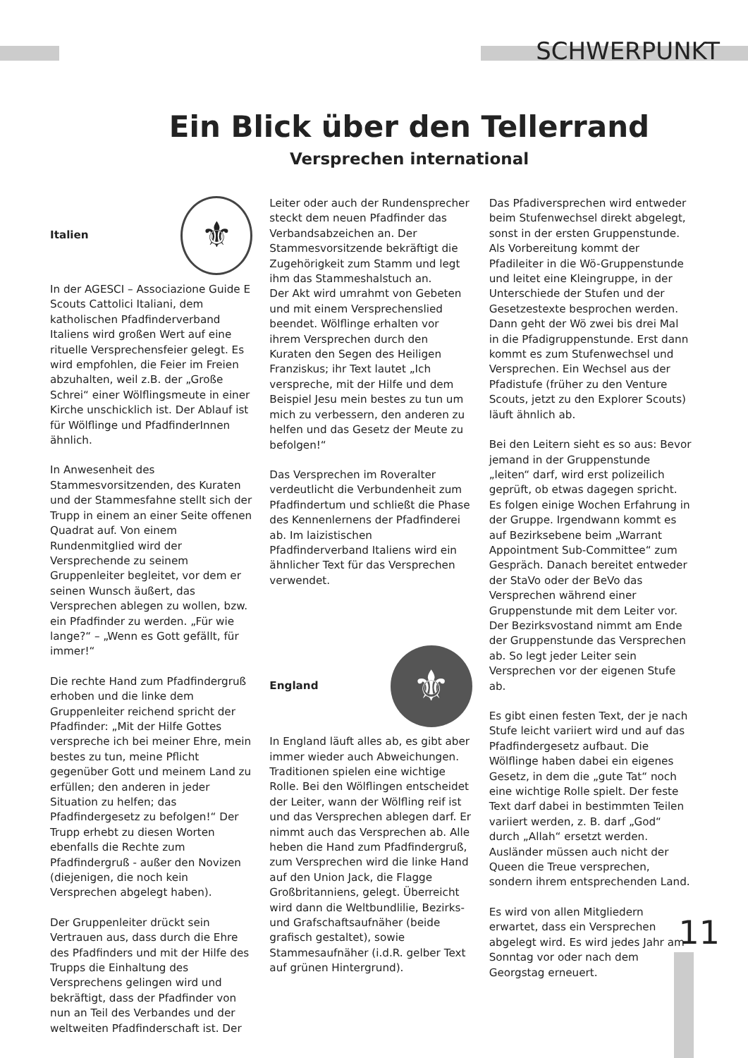SCHWERPUNKT
Ein Blick über den Tellerrand
Versprechen international
Italien
⚜
In der AGESCI – Associazione Guide E Scouts Cattolici Italiani, dem katholischen Pfadfinderverband Italiens wird großen Wert auf eine rituelle Versprechensfeier gelegt. Es wird empfohlen, die Feier im Freien abzuhalten, weil z.B. der „Große Schrei“ einer Wölflingsmeute in einer Kirche unschicklich ist. Der Ablauf ist für Wölflinge und PfadfinderInnen ähnlich.
In Anwesenheit des Stammesvorsitzenden, des Kuraten und der Stammesfahne stellt sich der Trupp in einem an einer Seite offenen Quadrat auf. Von einem Rundenmitglied wird der Versprechende zu seinem Gruppenleiter begleitet, vor dem er seinen Wunsch äußert, das Versprechen ablegen zu wollen, bzw. ein Pfadfinder zu werden. „Für wie lange?“ – „Wenn es Gott gefällt, für immer!“
Die rechte Hand zum Pfadfindergruß erhoben und die linke dem Gruppenleiter reichend spricht der Pfadfinder: „Mit der Hilfe Gottes verspreche ich bei meiner Ehre, mein bestes zu tun, meine Pflicht gegenüber Gott und meinem Land zu erfüllen; den anderen in jeder Situation zu helfen; das Pfadfindergesetz zu befolgen!“ Der Trupp erhebt zu diesen Worten ebenfalls die Rechte zum Pfadfindergruß - außer den Novizen (diejenigen, die noch kein Versprechen abgelegt haben).
Der Gruppenleiter drückt sein Vertrauen aus, dass durch die Ehre des Pfadfinders und mit der Hilfe des Trupps die Einhaltung des Versprechens gelingen wird und bekräftigt, dass der Pfadfinder von nun an Teil des Verbandes und der weltweiten Pfadfinderschaft ist. Der
Leiter oder auch der Rundensprecher steckt dem neuen Pfadfinder das Verbandsabzeichen an. Der Stammesvorsitzende bekräftigt die Zugehörigkeit zum Stamm und legt ihm das Stammeshalstuch an.
Der Akt wird umrahmt von Gebeten und mit einem Versprechenslied beendet. Wölflinge erhalten vor ihrem Versprechen durch den Kuraten den Segen des Heiligen Franziskus; ihr Text lautet „Ich verspreche, mit der Hilfe und dem Beispiel Jesu mein bestes zu tun um mich zu verbessern, den anderen zu helfen und das Gesetz der Meute zu befolgen!“
Das Versprechen im Roveralter verdeutlicht die Verbundenheit zum Pfadfindertum und schließt die Phase des Kennenlernens der Pfadfinderei ab. Im laizistischen Pfadfinderverband Italiens wird ein ähnlicher Text für das Versprechen verwendet.
England
⚜
In England läuft alles ab, es gibt aber immer wieder auch Abweichungen. Traditionen spielen eine wichtige Rolle. Bei den Wölflingen entscheidet der Leiter, wann der Wölfling reif ist und das Versprechen ablegen darf. Er nimmt auch das Versprechen ab. Alle heben die Hand zum Pfadfindergruß, zum Versprechen wird die linke Hand auf den Union Jack, die Flagge Großbritanniens, gelegt. Überreicht wird dann die Weltbundlilie, Bezirks- und Grafschaftsaufnäher (beide grafisch gestaltet), sowie Stammesaufnäher (i.d.R. gelber Text auf grünen Hintergrund).
Das Pfadiversprechen wird entweder beim Stufenwechsel direkt abgelegt, sonst in der ersten Gruppenstunde. Als Vorbereitung kommt der Pfadileiter in die Wö-Gruppenstunde und leitet eine Kleingruppe, in der Unterschiede der Stufen und der Gesetzestexte besprochen werden. Dann geht der Wö zwei bis drei Mal in die Pfadigruppenstunde. Erst dann kommt es zum Stufenwechsel und Versprechen. Ein Wechsel aus der Pfadistufe (früher zu den Venture Scouts, jetzt zu den Explorer Scouts) läuft ähnlich ab.
Bei den Leitern sieht es so aus: Bevor jemand in der Gruppenstunde „leiten“ darf, wird erst polizeilich geprüft, ob etwas dagegen spricht. Es folgen einige Wochen Erfahrung in der Gruppe. Irgendwann kommt es auf Bezirksebene beim „Warrant Appointment Sub-Committee“ zum Gespräch. Danach bereitet entweder der StaVo oder der BeVo das Versprechen während einer Gruppenstunde mit dem Leiter vor. Der Bezirksvostand nimmt am Ende der Gruppenstunde das Versprechen ab. So legt jeder Leiter sein Versprechen vor der eigenen Stufe ab.
Es gibt einen festen Text, der je nach Stufe leicht variiert wird und auf das Pfadfindergesetz aufbaut. Die Wölflinge haben dabei ein eigenes Gesetz, in dem die „gute Tat“ noch eine wichtige Rolle spielt. Der feste Text darf dabei in bestimmten Teilen variiert werden, z. B. darf „God“ durch „Allah“ ersetzt werden. Ausländer müssen auch nicht der Queen die Treue versprechen, sondern ihrem entsprechenden Land.
Es wird von allen Mitgliedern erwartet, dass ein Versprechen abgelegt wird. Es wird jedes Jahr am Sonntag vor oder nach dem Georgstag erneuert.
11